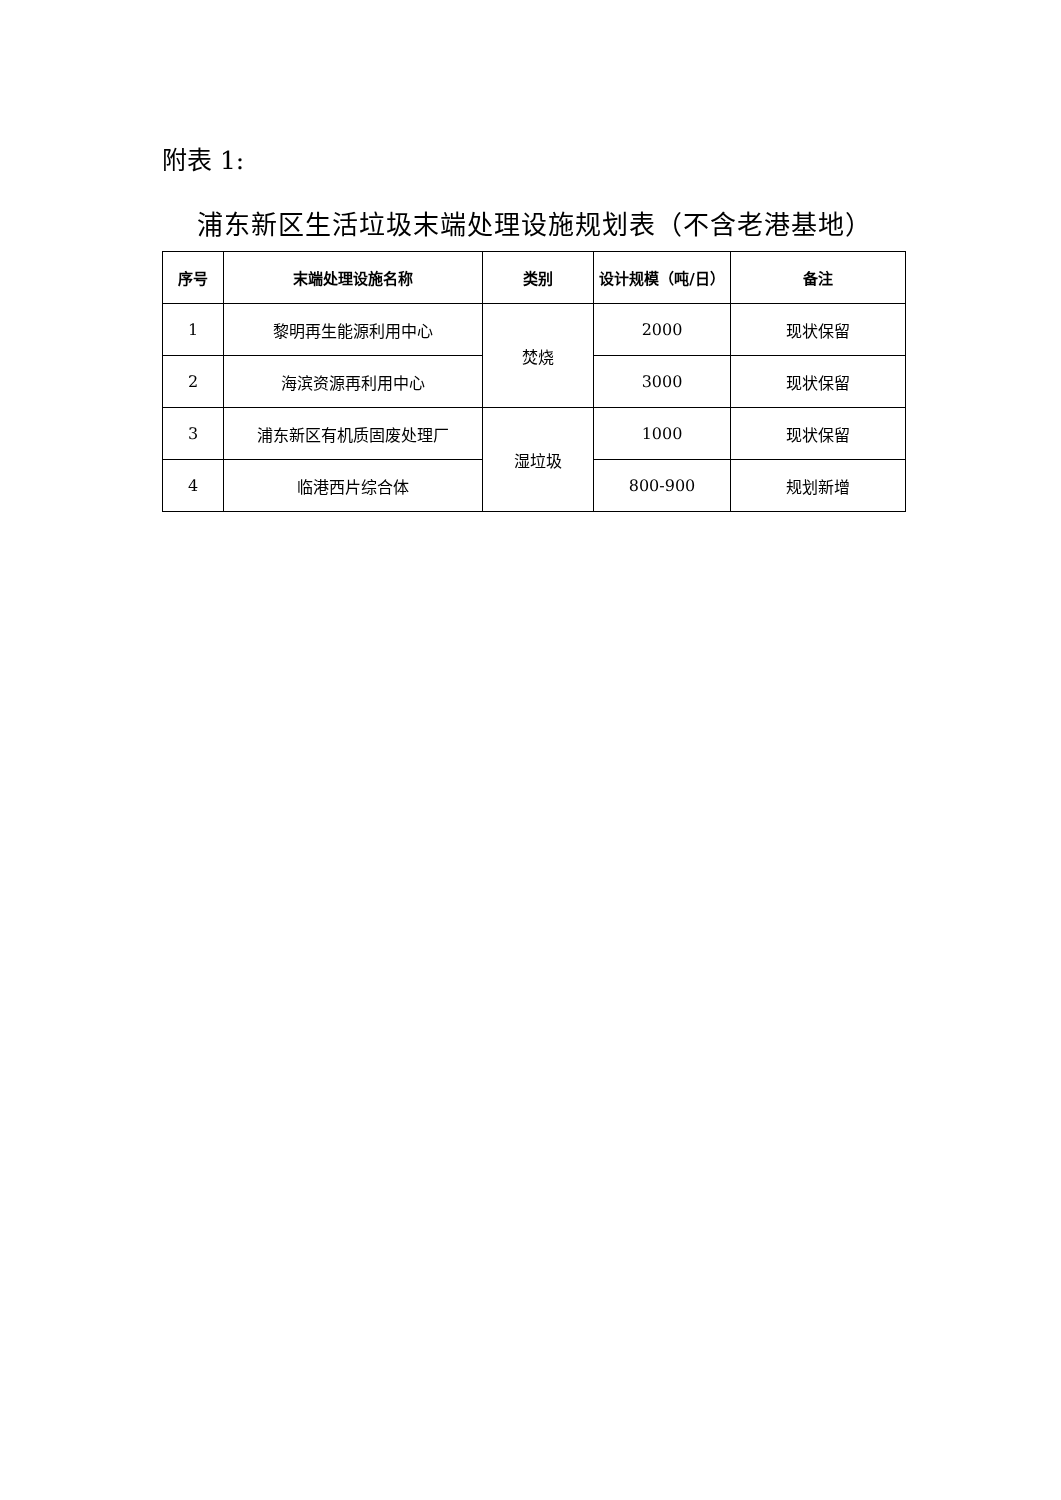附表 1:
浦东新区生活垃圾末端处理设施规划表（不含老港基地）
| 序号 | 末端处理设施名称 | 类别 | 设计规模（吨/日） | 备注 |
| --- | --- | --- | --- | --- |
| 1 | 黎明再生能源利用中心 | 焚烧 | 2000 | 现状保留 |
| 2 | 海滨资源再利用中心 | | 3000 | 现状保留 |
| 3 | 浦东新区有机质固废处理厂 | 湿垃圾 | 1000 | 现状保留 |
| 4 | 临港西片综合体 | | 800-900 | 规划新增 |